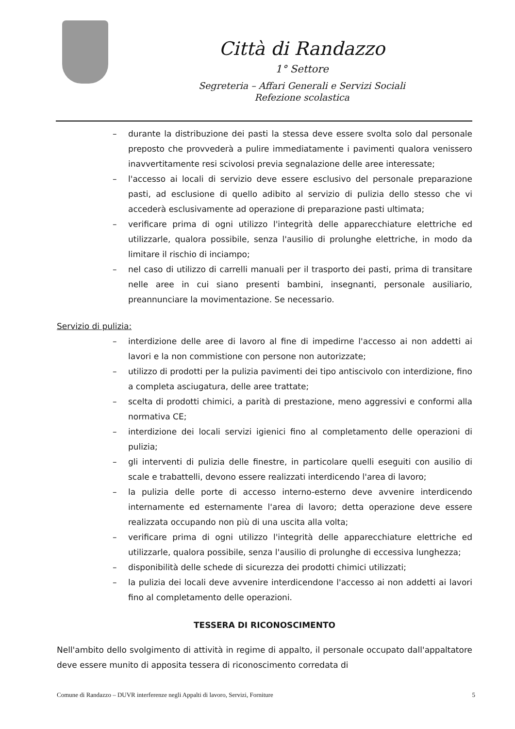Città di Randazzo
1° Settore
Segreteria – Affari Generali e Servizi Sociali
Refezione scolastica
– durante la distribuzione dei pasti la stessa deve essere svolta solo dal personale preposto che provvederà a pulire immediatamente i pavimenti qualora venissero inavvertitamente resi scivolosi previa segnalazione delle aree interessate;
– l'accesso ai locali di servizio deve essere esclusivo del personale preparazione pasti, ad esclusione di quello adibito al servizio di pulizia dello stesso che vi accederà esclusivamente ad operazione di preparazione pasti ultimata;
– verificare prima di ogni utilizzo l'integrità delle apparecchiature elettriche ed utilizzarle, qualora possibile, senza l'ausilio di prolunghe elettriche, in modo da limitare il rischio di inciampo;
– nel caso di utilizzo di carrelli manuali per il trasporto dei pasti, prima di transitare nelle aree in cui siano presenti bambini, insegnanti, personale ausiliario, preannunciare la movimentazione. Se necessario.
Servizio di pulizia:
– interdizione delle aree di lavoro al fine di impedirne l'accesso ai non addetti ai lavori e la non commistione con persone non autorizzate;
– utilizzo di prodotti per la pulizia pavimenti dei tipo antiscivolo con interdizione, fino a completa asciugatura, delle aree trattate;
– scelta di prodotti chimici, a parità di prestazione, meno aggressivi e conformi alla normativa CE;
– interdizione dei locali servizi igienici fino al completamento delle operazioni di pulizia;
– gli interventi di pulizia delle finestre, in particolare quelli eseguiti con ausilio di scale e trabattelli, devono essere realizzati interdicendo l'area di lavoro;
– la pulizia delle porte di accesso interno-esterno deve avvenire interdicendo internamente ed esternamente l'area di lavoro; detta operazione deve essere realizzata occupando non più di una uscita alla volta;
– verificare prima di ogni utilizzo l'integrità delle apparecchiature elettriche ed utilizzarle, qualora possibile, senza l'ausilio di prolunghe di eccessiva lunghezza;
– disponibilità delle schede di sicurezza dei prodotti chimici utilizzati;
– la pulizia dei locali deve avvenire interdicendone l'accesso ai non addetti ai lavori fino al completamento delle operazioni.
TESSERA DI RICONOSCIMENTO
Nell'ambito dello svolgimento di attività in regime di appalto, il personale occupato dall'appaltatore deve essere munito di apposita tessera di riconoscimento corredata di
Comune di Randazzo – DUVR interferenze negli Appalti di lavoro, Servizi, Forniture 5